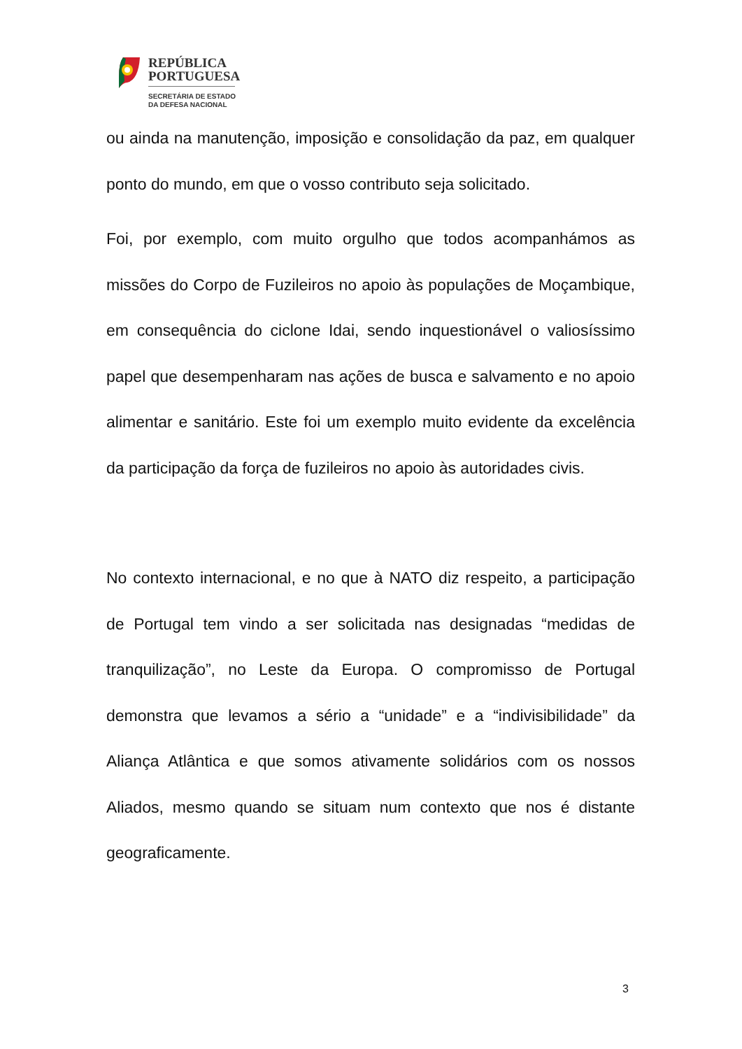REPÚBLICA
PORTUGUESA
SECRETÁRIA DE ESTADO
DA DEFESA NACIONAL
ou ainda na manutenção, imposição e consolidação da paz, em qualquer ponto do mundo, em que o vosso contributo seja solicitado.
Foi, por exemplo, com muito orgulho que todos acompanhámos as missões do Corpo de Fuzileiros no apoio às populações de Moçambique, em consequência do ciclone Idai, sendo inquestionável o valiosíssimo papel que desempenharam nas ações de busca e salvamento e no apoio alimentar e sanitário. Este foi um exemplo muito evidente da excelência da participação da força de fuzileiros no apoio às autoridades civis.
No contexto internacional, e no que à NATO diz respeito, a participação de Portugal tem vindo a ser solicitada nas designadas “medidas de tranquilização”, no Leste da Europa. O compromisso de Portugal demonstra que levamos a sério a “unidade” e a “indivisibilidade” da Aliança Atlântica e que somos ativamente solidários com os nossos Aliados, mesmo quando se situam num contexto que nos é distante geograficamente.
3